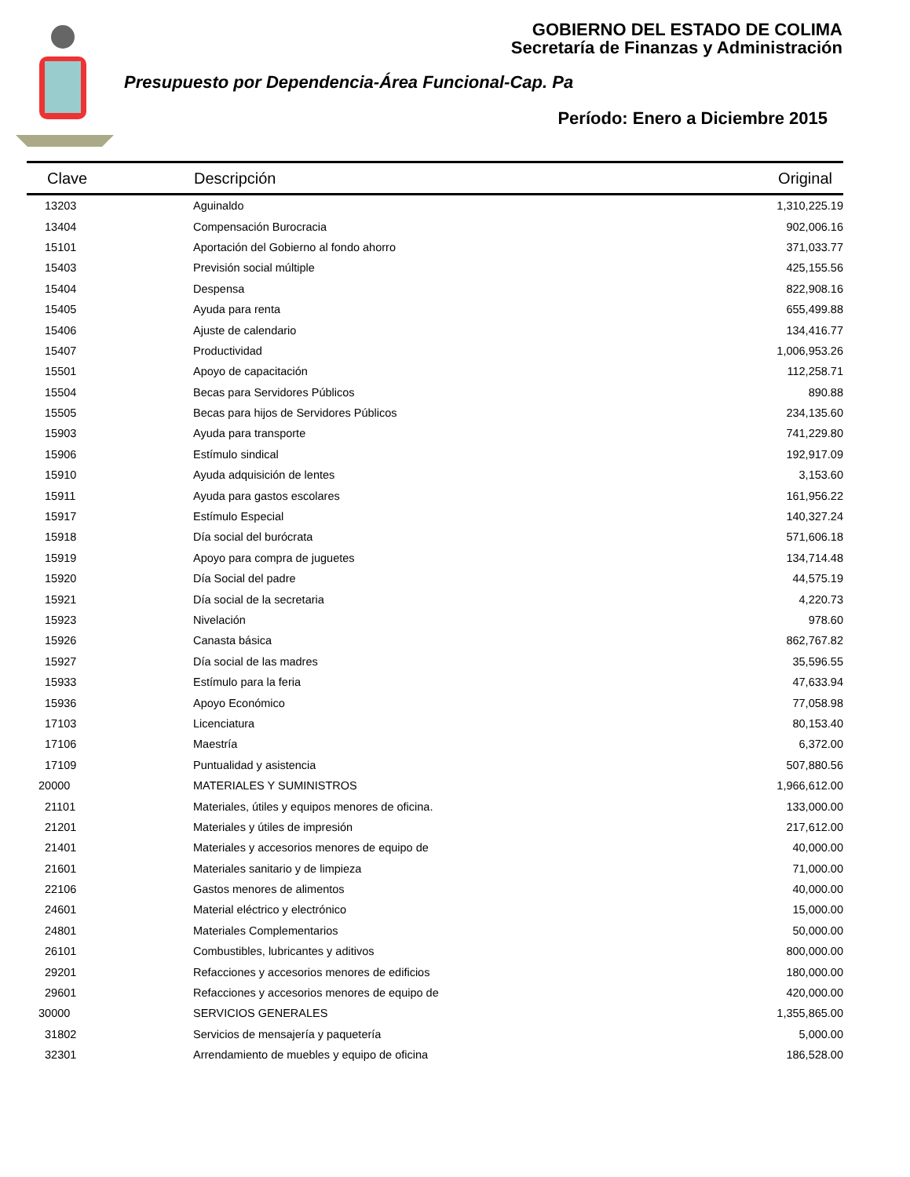GOBIERNO DEL ESTADO DE COLIMA
Secretaría de Finanzas y Administración
Presupuesto por Dependencia-Área Funcional-Cap. Pa
Período: Enero a Diciembre 2015
| Clave | Descripción | Original |
| --- | --- | --- |
| 13203 | Aguinaldo | 1,310,225.19 |
| 13404 | Compensación Burocracia | 902,006.16 |
| 15101 | Aportación del Gobierno al fondo ahorro | 371,033.77 |
| 15403 | Previsión social múltiple | 425,155.56 |
| 15404 | Despensa | 822,908.16 |
| 15405 | Ayuda para renta | 655,499.88 |
| 15406 | Ajuste de calendario | 134,416.77 |
| 15407 | Productividad | 1,006,953.26 |
| 15501 | Apoyo de capacitación | 112,258.71 |
| 15504 | Becas para Servidores Públicos | 890.88 |
| 15505 | Becas para hijos de Servidores Públicos | 234,135.60 |
| 15903 | Ayuda para transporte | 741,229.80 |
| 15906 | Estímulo sindical | 192,917.09 |
| 15910 | Ayuda adquisición de lentes | 3,153.60 |
| 15911 | Ayuda para gastos escolares | 161,956.22 |
| 15917 | Estímulo Especial | 140,327.24 |
| 15918 | Día social del burócrata | 571,606.18 |
| 15919 | Apoyo para compra de juguetes | 134,714.48 |
| 15920 | Día Social del padre | 44,575.19 |
| 15921 | Día social de la secretaria | 4,220.73 |
| 15923 | Nivelación | 978.60 |
| 15926 | Canasta básica | 862,767.82 |
| 15927 | Día social de las madres | 35,596.55 |
| 15933 | Estímulo para la feria | 47,633.94 |
| 15936 | Apoyo Económico | 77,058.98 |
| 17103 | Licenciatura | 80,153.40 |
| 17106 | Maestría | 6,372.00 |
| 17109 | Puntualidad y asistencia | 507,880.56 |
| 20000 | MATERIALES Y SUMINISTROS | 1,966,612.00 |
| 21101 | Materiales, útiles y equipos menores de oficina. | 133,000.00 |
| 21201 | Materiales y útiles de impresión | 217,612.00 |
| 21401 | Materiales y accesorios menores de equipo de | 40,000.00 |
| 21601 | Materiales sanitario y de limpieza | 71,000.00 |
| 22106 | Gastos menores de alimentos | 40,000.00 |
| 24601 | Material eléctrico y electrónico | 15,000.00 |
| 24801 | Materiales Complementarios | 50,000.00 |
| 26101 | Combustibles, lubricantes y aditivos | 800,000.00 |
| 29201 | Refacciones y accesorios menores de edificios | 180,000.00 |
| 29601 | Refacciones y accesorios menores de equipo de | 420,000.00 |
| 30000 | SERVICIOS GENERALES | 1,355,865.00 |
| 31802 | Servicios de mensajería y paquetería | 5,000.00 |
| 32301 | Arrendamiento de muebles y equipo de oficina | 186,528.00 |